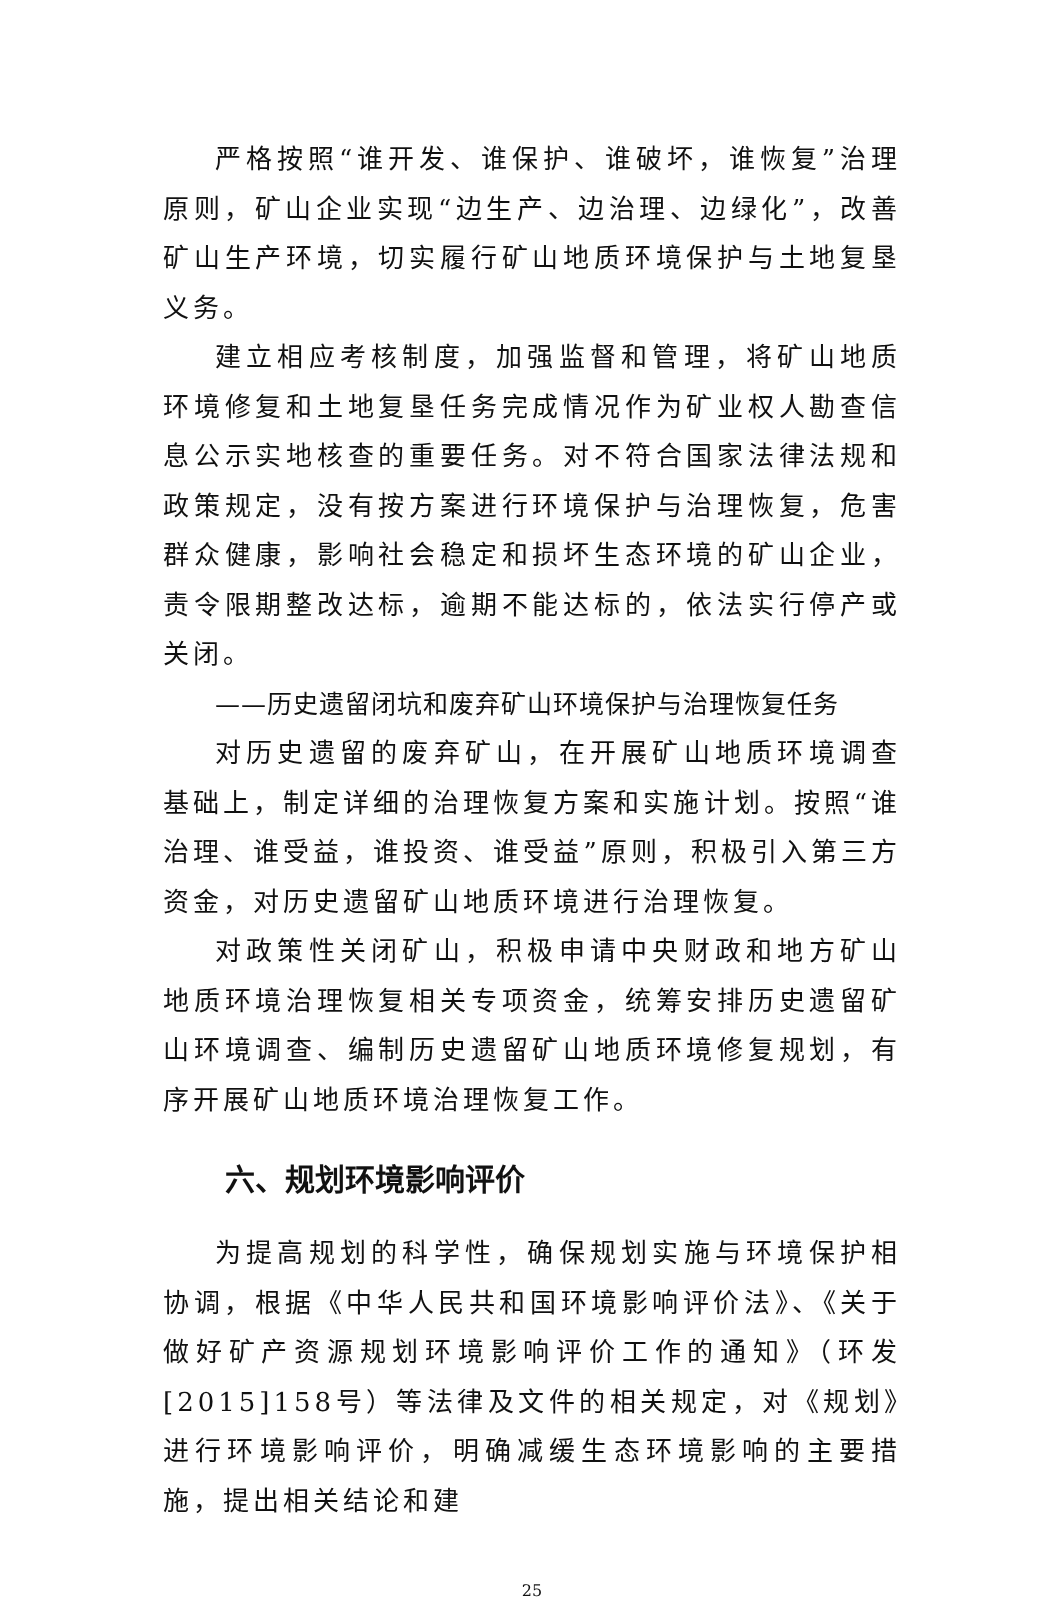严格按照“谁开发、谁保护、谁破坏，谁恢复”治理原则，矿山企业实现“边生产、边治理、边绿化”，改善矿山生产环境，切实履行矿山地质环境保护与土地复垦义务。
建立相应考核制度，加强监督和管理，将矿山地质环境修复和土地复垦任务完成情况作为矿业权人勘查信息公示实地核查的重要任务。对不符合国家法律法规和政策规定，没有按方案进行环境保护与治理恢复，危害群众健康，影响社会稳定和损坏生态环境的矿山企业，责令限期整改达标，逾期不能达标的，依法实行停产或关闭。
——历史遗留闭坑和废弃矿山环境保护与治理恢复任务
对历史遗留的废弃矿山，在开展矿山地质环境调查基础上，制定详细的治理恢复方案和实施计划。按照“谁治理、谁受益，谁投资、谁受益”原则，积极引入第三方资金，对历史遗留矿山地质环境进行治理恢复。
对政策性关闭矿山，积极申请中央财政和地方矿山地质环境治理恢复相关专项资金，统筹安排历史遗留矿山环境调查、编制历史遗留矿山地质环境修复规划，有序开展矿山地质环境治理恢复工作。
六、规划环境影响评价
为提高规划的科学性，确保规划实施与环境保护相协调，根据《中华人民共和国环境影响评价法》、《关于做好矿产资源规划环境影响评价工作的通知》（环发[2015]158号）等法律及文件的相关规定，对《规划》进行环境影响评价，明确减缓生态环境影响的主要措施，提出相关结论和建
25